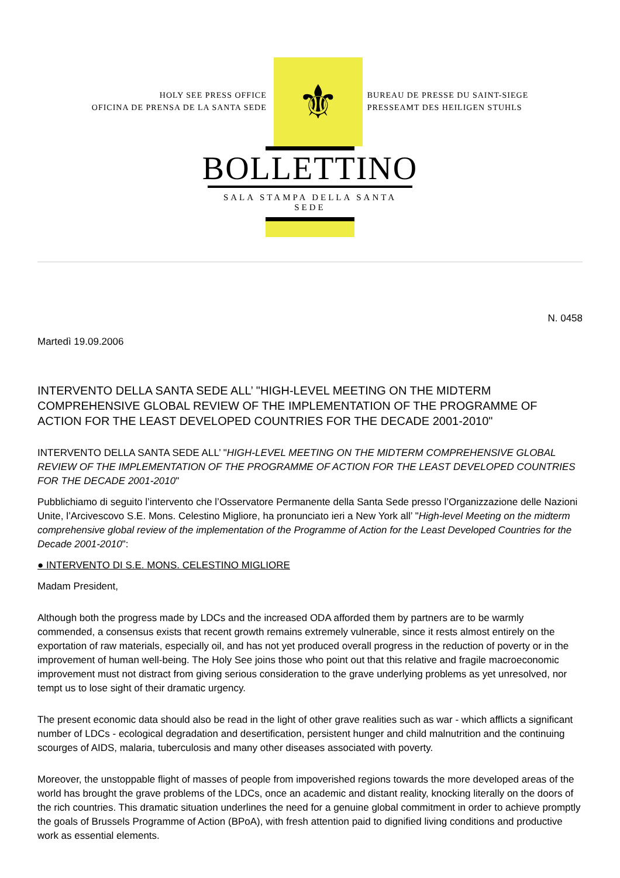HOLY SEE PRESS OFFICE
OFICINA DE PRENSA DE LA SANTA SEDE
⚜
BUREAU DE PRESSE DU SAINT-SIEGE
PRESSEAMT DES HEILIGEN STUHLS
BOLLETTINO
SALA STAMPA DELLA SANTA SEDE
N. 0458
Martedì 19.09.2006
INTERVENTO DELLA SANTA SEDE ALL’ "HIGH-LEVEL MEETING ON THE MIDTERM COMPREHENSIVE GLOBAL REVIEW OF THE IMPLEMENTATION OF THE PROGRAMME OF ACTION FOR THE LEAST DEVELOPED COUNTRIES FOR THE DECADE 2001-2010"
INTERVENTO DELLA SANTA SEDE ALL’ "HIGH-LEVEL MEETING ON THE MIDTERM COMPREHENSIVE GLOBAL REVIEW OF THE IMPLEMENTATION OF THE PROGRAMME OF ACTION FOR THE LEAST DEVELOPED COUNTRIES FOR THE DECADE 2001-2010"
Pubblichiamo di seguito l’intervento che l’Osservatore Permanente della Santa Sede presso l’Organizzazione delle Nazioni Unite, l’Arcivescovo S.E. Mons. Celestino Migliore, ha pronunciato ieri a New York all’ "High-level Meeting on the midterm comprehensive global review of the implementation of the Programme of Action for the Least Developed Countries for the Decade 2001-2010":
● INTERVENTO DI S.E. MONS. CELESTINO MIGLIORE
Madam President,
Although both the progress made by LDCs and the increased ODA afforded them by partners are to be warmly commended, a consensus exists that recent growth remains extremely vulnerable, since it rests almost entirely on the exportation of raw materials, especially oil, and has not yet produced overall progress in the reduction of poverty or in the improvement of human well-being. The Holy See joins those who point out that this relative and fragile macroeconomic improvement must not distract from giving serious consideration to the grave underlying problems as yet unresolved, nor tempt us to lose sight of their dramatic urgency.
The present economic data should also be read in the light of other grave realities such as war - which afflicts a significant number of LDCs - ecological degradation and desertification, persistent hunger and child malnutrition and the continuing scourges of AIDS, malaria, tuberculosis and many other diseases associated with poverty.
Moreover, the unstoppable flight of masses of people from impoverished regions towards the more developed areas of the world has brought the grave problems of the LDCs, once an academic and distant reality, knocking literally on the doors of the rich countries. This dramatic situation underlines the need for a genuine global commitment in order to achieve promptly the goals of Brussels Programme of Action (BPoA), with fresh attention paid to dignified living conditions and productive work as essential elements.